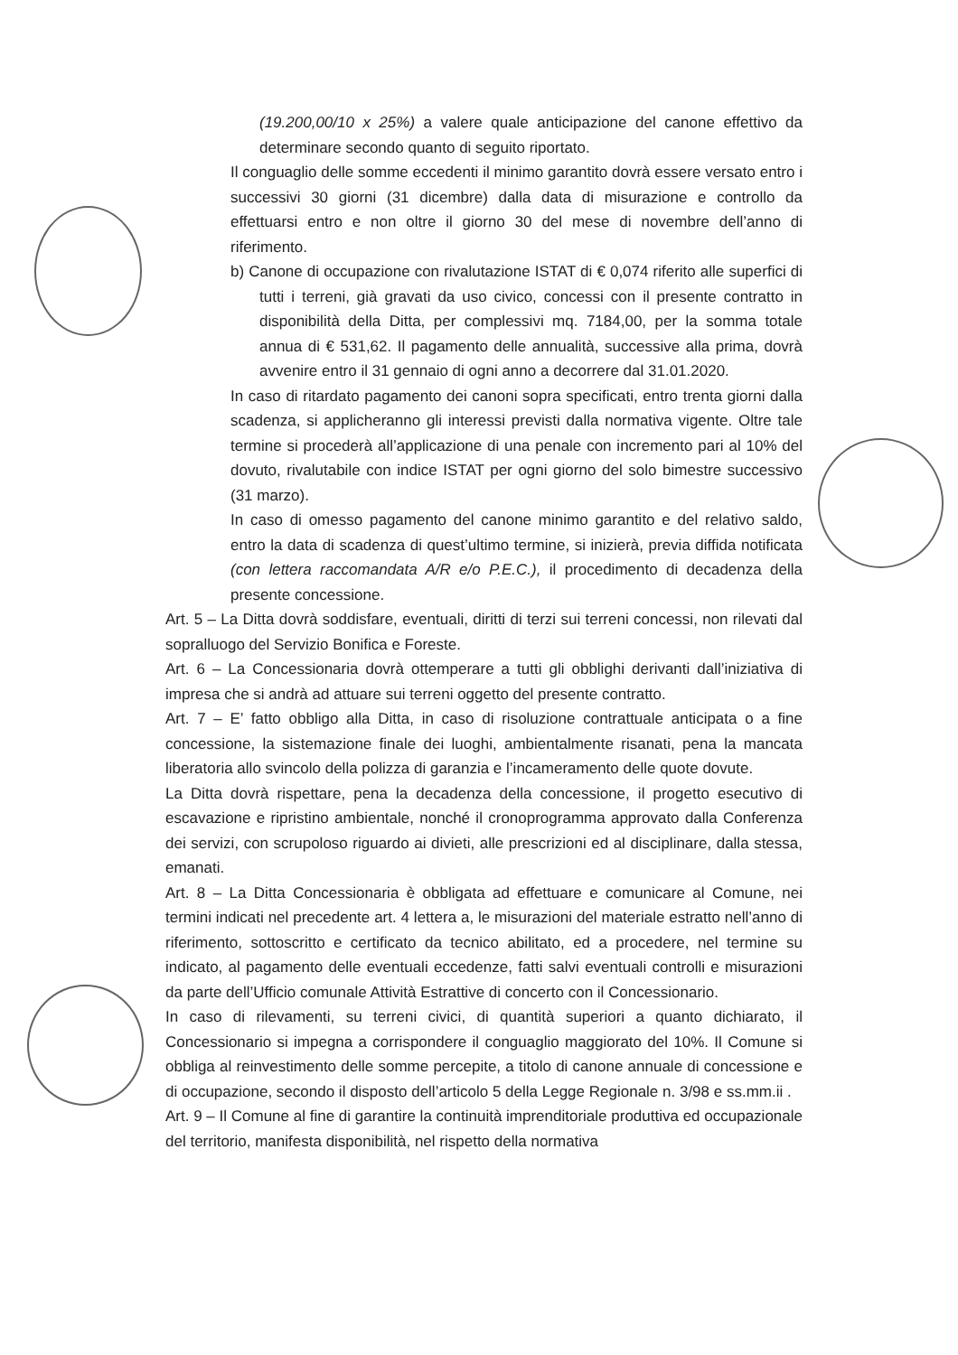(19.200,00/10 x 25%) a valere quale anticipazione del canone effettivo da determinare secondo quanto di seguito riportato.
Il conguaglio delle somme eccedenti il minimo garantito dovrà essere versato entro i successivi 30 giorni (31 dicembre) dalla data di misurazione e controllo da effettuarsi entro e non oltre il giorno 30 del mese di novembre dell’anno di riferimento.
b) Canone di occupazione con rivalutazione ISTAT di € 0,074 riferito alle superfici di tutti i terreni, già gravati da uso civico, concessi con il presente contratto in disponibilità della Ditta, per complessivi mq. 7184,00, per la somma totale annua di € 531,62. Il pagamento delle annualità, successive alla prima, dovrà avvenire entro il 31 gennaio di ogni anno a decorrere dal 31.01.2020.
In caso di ritardato pagamento dei canoni sopra specificati, entro trenta giorni dalla scadenza, si applicheranno gli interessi previsti dalla normativa vigente. Oltre tale termine si procederà all’applicazione di una penale con incremento pari al 10% del dovuto, rivalutabile con indice ISTAT per ogni giorno del solo bimestre successivo (31 marzo).
In caso di omesso pagamento del canone minimo garantito e del relativo saldo, entro la data di scadenza di quest’ultimo termine, si inizierà, previa diffida notificata (con lettera raccomandata A/R e/o P.E.C.), il procedimento di decadenza della presente concessione.
Art. 5 – La Ditta dovrà soddisfare, eventuali, diritti di terzi sui terreni concessi, non rilevati dal sopralluogo del Servizio Bonifica e Foreste.
Art. 6 – La Concessionaria dovrà ottemperare a tutti gli obblighi derivanti dall’iniziativa di impresa che si andrà ad attuare sui terreni oggetto del presente contratto.
Art. 7 – E’ fatto obbligo alla Ditta, in caso di risoluzione contrattuale anticipata o a fine concessione, la sistemazione finale dei luoghi, ambientalmente risanati, pena la mancata liberatoria allo svincolo della polizza di garanzia e l’incameramento delle quote dovute.
La Ditta dovrà rispettare, pena la decadenza della concessione, il progetto esecutivo di escavazione e ripristino ambientale, nonché il cronoprogramma approvato dalla Conferenza dei servizi, con scrupoloso riguardo ai divieti, alle prescrizioni ed al disciplinare, dalla stessa, emanati.
Art. 8 – La Ditta Concessionaria è obbligata ad effettuare e comunicare al Comune, nei termini indicati nel precedente art. 4 lettera a, le misurazioni del materiale estratto nell’anno di riferimento, sottoscritto e certificato da tecnico abilitato, ed a procedere, nel termine su indicato, al pagamento delle eventuali eccedenze, fatti salvi eventuali controlli e misurazioni da parte dell’Ufficio comunale Attività Estrattive di concerto con il Concessionario.
In caso di rilevamenti, su terreni civici, di quantità superiori a quanto dichiarato, il Concessionario si impegna a corrispondere il conguaglio maggiorato del 10%. Il Comune si obbliga al reinvestimento delle somme percepite, a titolo di canone annuale di concessione e di occupazione, secondo il disposto dell’articolo 5 della Legge Regionale n. 3/98 e ss.mm.ii .
Art. 9 – Il Comune al fine di garantire la continuità imprenditoriale produttiva ed occupazionale del territorio, manifesta disponibilità, nel rispetto della normativa